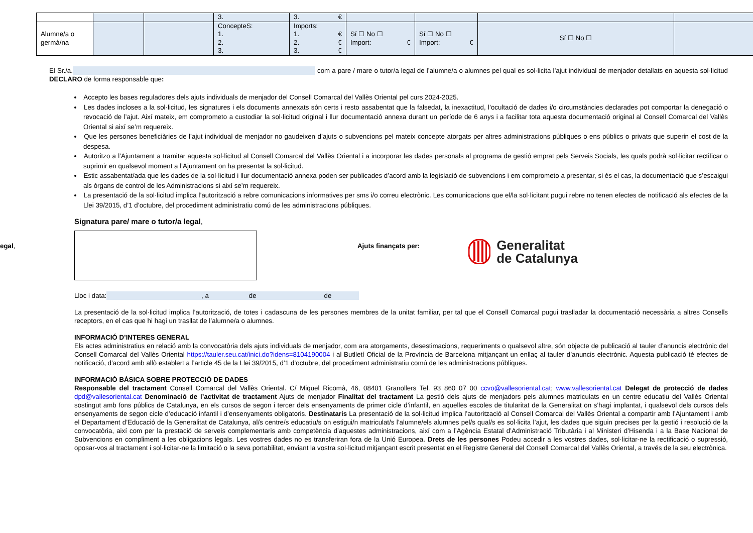| | | | 3. | 3. € | | | | |
| Alumne/a o germà/na | | | ConcepteS: 1. 2. 3. | Imports: 1. € 2. € 3. € | Sí ☐ No ☐ Import: € | Sí ☐ No ☐ Import: € | Sí ☐ No ☐ | |
El Sr./a. com a pare / mare o tutor/a legal de l’alumne/a o alumnes pel qual es sol·licita l’ajut individual de menjador detallats en aquesta sol·licitud DECLARO de forma responsable que:
Accepto les bases reguladores dels ajuts individuals de menjador del Consell Comarcal del Vallès Oriental pel curs 2024-2025.
Les dades incloses a la sol·licitud, les signatures i els documents annexats són certs i resto assabentat que la falsedat, la inexactitud, l’ocultació de dades i/o circumstàncies declarades pot comportar la denegació o revocació de l’ajut. Així mateix, em comprometo a custodiar la sol·licitud original i llur documentació annexa durant un període de 6 anys i a facilitar tota aquesta documentació original al Consell Comarcal del Vallès Oriental si així se’m requereix.
Que les persones beneficiàries de l’ajut individual de menjador no gaudeixen d’ajuts o subvencions pel mateix concepte atorgats per altres administracions públiques o ens públics o privats que superin el cost de la despesa.
Autoritzo a l’Ajuntament a tramitar aquesta sol·licitud al Consell Comarcal del Vallès Oriental i a incorporar les dades personals al programa de gestió emprat pels Serveis Socials, les quals podrà sol·licitar rectificar o suprimir en qualsevol moment a l’Ajuntament on ha presentat la sol·licitud.
Estic assabentat/ada que les dades de la sol·licitud i llur documentació annexa poden ser publicades d’acord amb la legislació de subvencions i em comprometo a presentar, si és el cas, la documentació que s’escaigui als òrgans de control de les Administracions si així se’m requereix.
La presentació de la sol·licitud implica l’autorització a rebre comunicacions informatives per sms i/o correu electrònic. Les comunicacions que el/la sol·licitant pugui rebre no tenen efectes de notificació als efectes de la Llei 39/2015, d’1 d’octubre, del procediment administratiu comú de les administracions públiques.
Signatura pare/ mare o tutor/a legal,
Ajuts finançats per:
Generalitat
de Catalunya
Lloc i data: , a de de
La presentació de la sol·licitud implica l’autorització, de totes i cadascuna de les persones membres de la unitat familiar, per tal que el Consell Comarcal pugui traslladar la documentació necessària a altres Consells receptors, en el cas que hi hagi un trasllat de l’alumne/a o alumnes.
INFORMACIÓ D’INTERES GENERAL
Els actes administratius en relació amb la convocatòria dels ajuts individuals de menjador, com ara atorgaments, desestimacions, requeriments o qualsevol altre, són objecte de publicació al tauler d’anuncis electrònic del Consell Comarcal del Vallès Oriental https://tauler.seu.cat/inici.do?idens=8104190004 i al Butlletí Oficial de la Província de Barcelona mitjançant un enllaç al tauler d’anuncis electrònic. Aquesta publicació té efectes de notificació, d’acord amb allò establert a l’article 45 de la Llei 39/2015, d’1 d’octubre, del procediment administratiu comú de les administracions públiques.
INFORMACIÓ BÀSICA SOBRE PROTECCIÓ DE DADES
Responsable del tractament Consell Comarcal del Vallès Oriental. C/ Miquel Ricomà, 46, 08401 Granollers Tel. 93 860 07 00 ccvo@vallesoriental.cat; www.vallesoriental.cat Delegat de protecció de dades dpd@vallesoriental.cat Denominació de l’activitat de tractament Ajuts de menjador Finalitat del tractament La gestió dels ajuts de menjadors pels alumnes matriculats en un centre educatiu del Vallès Oriental sostingut amb fons públics de Catalunya, en els cursos de segon i tercer dels ensenyaments de primer cicle d’infantil, en aquelles escoles de titularitat de la Generalitat on s’hagi implantat, i qualsevol dels cursos dels ensenyaments de segon cicle d’educació infantil i d’ensenyaments obligatoris. Destinataris La presentació de la sol·licitud implica l’autorització al Consell Comarcal del Vallès Oriental a compartir amb l’Ajuntament i amb el Departament d’Educació de la Generalitat de Catalunya, al/s centre/s educatiu/s on estigui/n matriculat/s l’alumne/els alumnes pel/s qual/s es sol·licita l’ajut, les dades que siguin precises per la gestió i resolució de la convocatòria, així com per la prestació de serveis complementaris amb competència d’aquestes administracions, així com a l’Agència Estatal d’Administració Tributària i al Ministeri d’Hisenda i a la Base Nacional de Subvencions en compliment a les obligacions legals. Les vostres dades no es transferiran fora de la Unió Europea. Drets de les persones Podeu accedir a les vostres dades, sol·licitar-ne la rectificació o supressió, oposar-vos al tractament i sol·licitar-ne la limitació o la seva portabilitat, enviant la vostra sol·licitud mitjançant escrit presentat en el Registre General del Consell Comarcal del Vallès Oriental, a través de la seu electrònica.
egal,